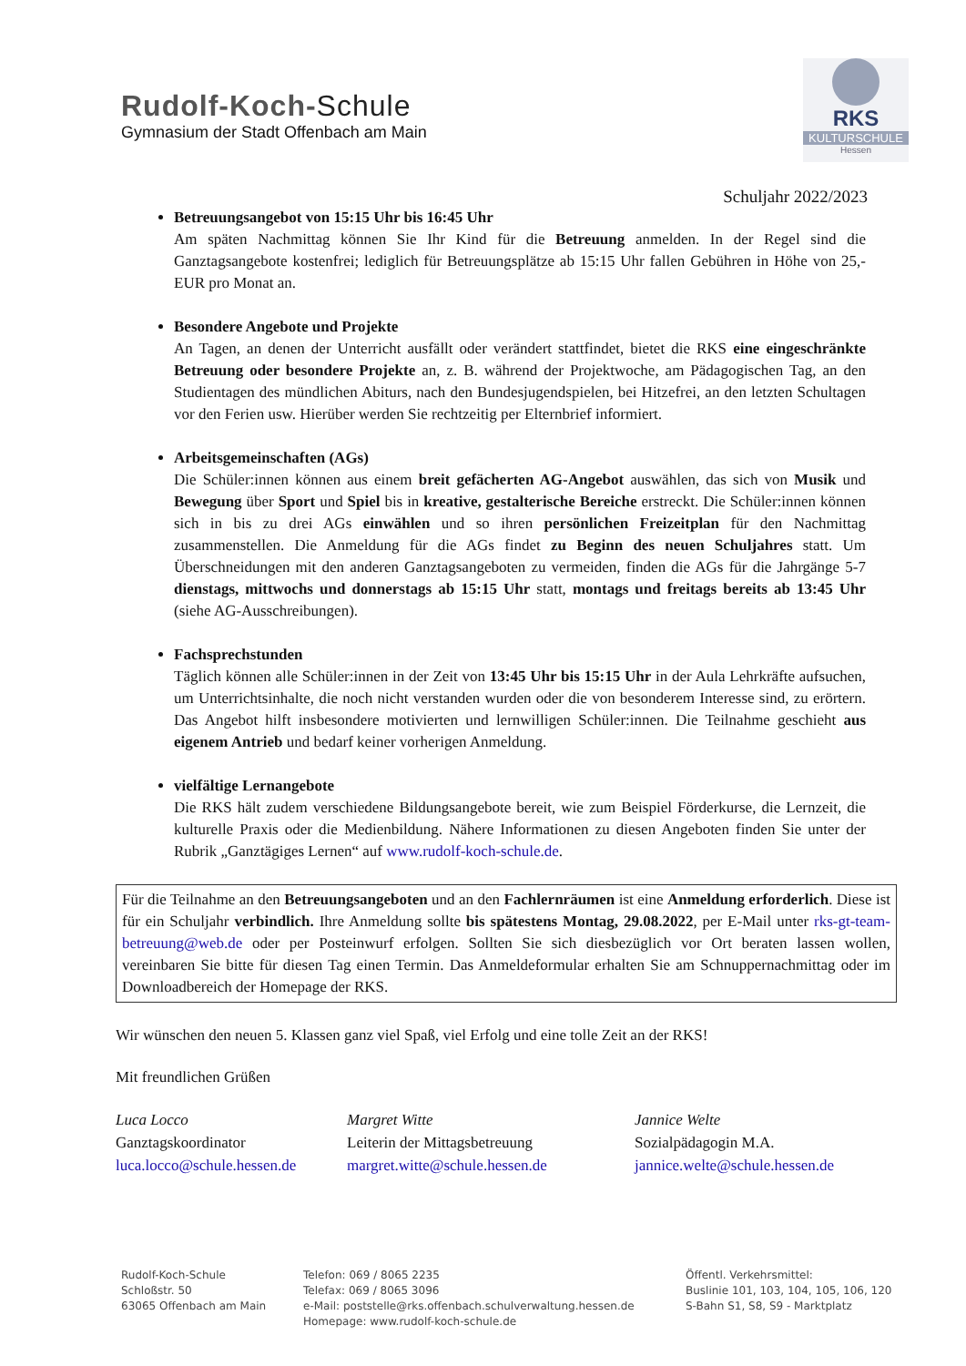Rudolf-Koch-Schule
Gymnasium der Stadt Offenbach am Main
RKS
KULTURSCHULE
Hessen
Schuljahr 2022/2023
Betreuungsangebot von 15:15 Uhr bis 16:45 Uhr
Am späten Nachmittag können Sie Ihr Kind für die Betreuung anmelden. In der Regel sind die Ganztagsangebote kostenfrei; lediglich für Betreuungsplätze ab 15:15 Uhr fallen Gebühren in Höhe von 25,- EUR pro Monat an.
Besondere Angebote und Projekte
An Tagen, an denen der Unterricht ausfällt oder verändert stattfindet, bietet die RKS eine eingeschränkte Betreuung oder besondere Projekte an, z. B. während der Projektwoche, am Pädagogischen Tag, an den Studientagen des mündlichen Abiturs, nach den Bundesjugendspielen, bei Hitzefrei, an den letzten Schultagen vor den Ferien usw. Hierüber werden Sie rechtzeitig per Elternbrief informiert.
Arbeitsgemeinschaften (AGs)
Die Schüler:innen können aus einem breit gefächerten AG-Angebot auswählen, das sich von Musik und Bewegung über Sport und Spiel bis in kreative, gestalterische Bereiche erstreckt. Die Schüler:innen können sich in bis zu drei AGs einwählen und so ihren persönlichen Freizeitplan für den Nachmittag zusammenstellen. Die Anmeldung für die AGs findet zu Beginn des neuen Schuljahres statt. Um Überschneidungen mit den anderen Ganztagsangeboten zu vermeiden, finden die AGs für die Jahrgänge 5-7 dienstags, mittwochs und donnerstags ab 15:15 Uhr statt, montags und freitags bereits ab 13:45 Uhr (siehe AG-Ausschreibungen).
Fachsprechstunden
Täglich können alle Schüler:innen in der Zeit von 13:45 Uhr bis 15:15 Uhr in der Aula Lehrkräfte aufsuchen, um Unterrichtsinhalte, die noch nicht verstanden wurden oder die von besonderem Interesse sind, zu erörtern. Das Angebot hilft insbesondere motivierten und lernwilligen Schüler:innen. Die Teilnahme geschieht aus eigenem Antrieb und bedarf keiner vorherigen Anmeldung.
vielfältige Lernangebote
Die RKS hält zudem verschiedene Bildungsangebote bereit, wie zum Beispiel Förderkurse, die Lernzeit, die kulturelle Praxis oder die Medienbildung. Nähere Informationen zu diesen Angeboten finden Sie unter der Rubrik „Ganztägiges Lernen“ auf www.rudolf-koch-schule.de.
Für die Teilnahme an den Betreuungsangeboten und an den Fachlernräumen ist eine Anmeldung erforderlich. Diese ist für ein Schuljahr verbindlich. Ihre Anmeldung sollte bis spätestens Montag, 29.08.2022, per E-Mail unter rks-gt-team-betreuung@web.de oder per Posteinwurf erfolgen. Sollten Sie sich diesbezüglich vor Ort beraten lassen wollen, vereinbaren Sie bitte für diesen Tag einen Termin. Das Anmeldeformular erhalten Sie am Schnuppernachmittag oder im Downloadbereich der Homepage der RKS.
Wir wünschen den neuen 5. Klassen ganz viel Spaß, viel Erfolg und eine tolle Zeit an der RKS!
Mit freundlichen Grüßen
Luca Locco
Ganztagskoordinator
luca.locco@schule.hessen.de
Margret Witte
Leiterin der Mittagsbetreuung
margret.witte@schule.hessen.de
Jannice Welte
Sozialpädagogin M.A.
jannice.welte@schule.hessen.de
Rudolf-Koch-Schule
Schloßstr. 50
63065 Offenbach am Main
Telefon: 069 / 8065 2235
Telefax: 069 / 8065 3096
e-Mail: poststelle@rks.offenbach.schulverwaltung.hessen.de
Homepage: www.rudolf-koch-schule.de
Öffentl. Verkehrsmittel:
Buslinie 101, 103, 104, 105, 106, 120
S-Bahn S1, S8, S9 - Marktplatz